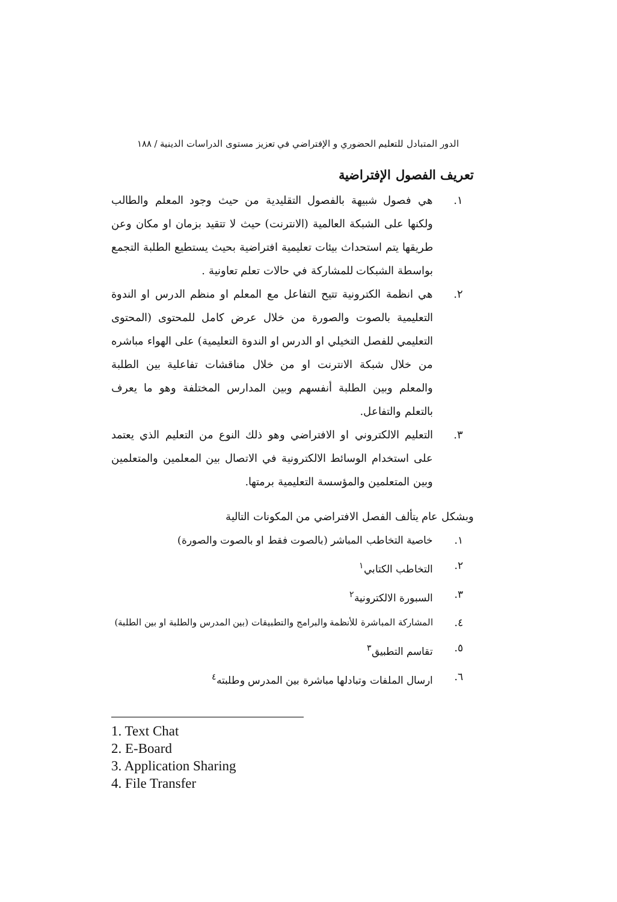الدور المتبادل للتعليم الحضوري و الإفتراضي في تعزيز مستوى الدراسات الدينية / ١٨٨
تعريف الفصول الإفتراضية
١. هي فصول شبيهة بالفصول التقليدية من حيث وجود المعلم والطالب ولكنها على الشبكة العالمية (الانترنت) حيث لا تتقيد بزمان او مكان وعن طريقها يتم استحداث بيئات تعليمية افتراضية بحيث يستطيع الطلبة التجمع بواسطة الشبكات للمشاركة في حالات تعلم تعاونية .
٢. هي انظمة الكترونية تتيح التفاعل مع المعلم او منظم الدرس او الندوة التعليمية بالصوت والصورة من خلال عرض كامل للمحتوى (المحتوى التعليمي للفصل التخيلي او الدرس او الندوة التعليمية) على الهواء مباشره من خلال شبكة الانترنت او من خلال مناقشات تفاعلية بين الطلبة والمعلم وبين الطلبة أنفسهم وبين المدارس المختلفة وهو ما يعرف بالتعلم والتفاعل.
٣. التعليم الالكتروني او الافتراضي وهو ذلك النوع من التعليم الذي يعتمد على استخدام الوسائط الالكترونية في الاتصال بين المعلمين والمتعلمين وبين المتعلمين والمؤسسة التعليمية برمتها.
وبشكل عام يتألف الفصل الافتراضي من المكونات التالية
١. خاصية التخاطب المباشر (بالصوت فقط او بالصوت والصورة)
٢. التخاطب الكتابي<sup>١</sup>
٣. السبورة الالكترونية<sup>٢</sup>
٤. المشاركة المباشرة للأنظمة والبرامج والتطبيقات (بين المدرس والطلبة او بين الطلبة)
٥. تقاسم التطبيق<sup>٣</sup>
٦. ارسال الملفات وتبادلها مباشرة بين المدرس وطلبته<sup>٤</sup>
1. Text Chat
2. E-Board
3. Application Sharing
4. File Transfer